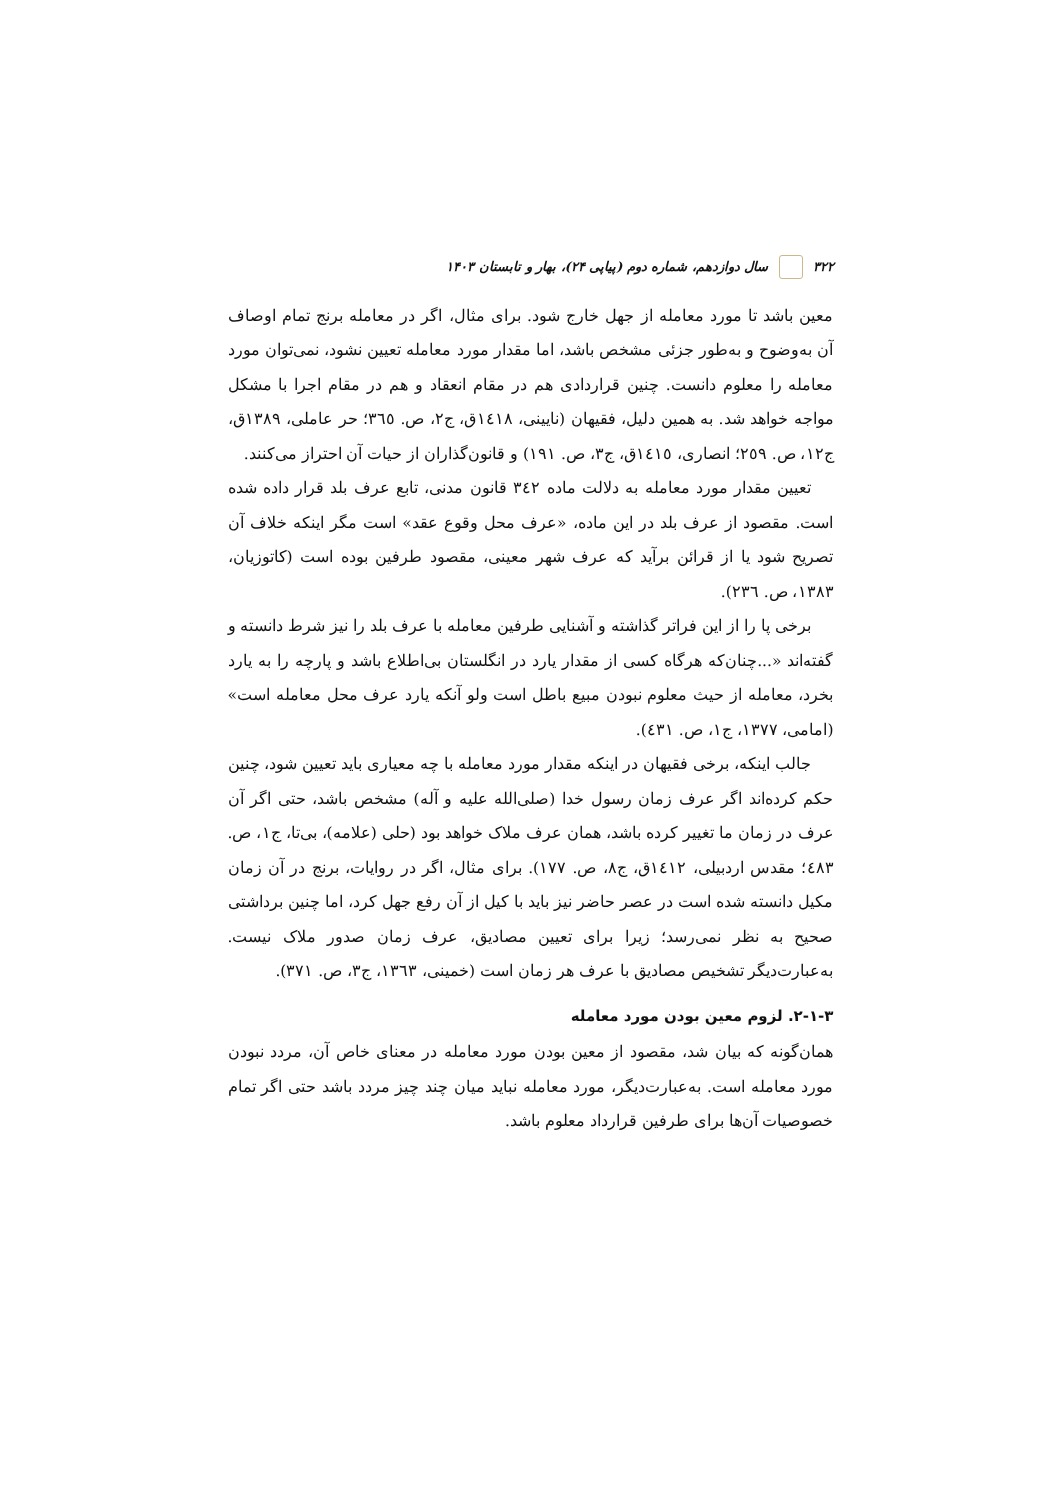۳۲۲ سال دوازدهم، شماره دوم (پیاپی ۲۴)، بهار و تابستان ۱۴۰۳
معین باشد تا مورد معامله از جهل خارج شود. برای مثال، اگر در معامله برنج تمام اوصاف آن به‌وضوح و به‌طور جزئی مشخص باشد، اما مقدار مورد معامله تعیین نشود، نمی‌توان مورد معامله را معلوم دانست. چنین قراردادی هم در مقام انعقاد و هم در مقام اجرا با مشکل مواجه خواهد شد. به همین دلیل، فقیهان (نایینی، ١٤١٨ق، ج٢، ص. ٣٦٥؛ حر عاملی، ١٣٨٩ق، ج١٢، ص. ٢٥٩؛ انصاری، ١٤١٥ق، ج٣، ص. ١٩١) و قانون‌گذاران از حیات آن احتراز می‌کنند.
تعیین مقدار مورد معامله به دلالت ماده ٣٤٢ قانون مدنی، تابع عرف بلد قرار داده شده است. مقصود از عرف بلد در این ماده، «عرف محل وقوع عقد» است مگر اینکه خلاف آن تصریح شود یا از قرائن برآید که عرف شهر معینی، مقصود طرفین بوده است (کاتوزیان، ١٣٨٣، ص. ٢٣٦).
برخی پا را از این فراتر گذاشته و آشنایی طرفین معامله با عرف بلد را نیز شرط دانسته و گفته‌اند «...چنان‌که هرگاه کسی از مقدار یارد در انگلستان بی‌اطلاع باشد و پارچه را به یارد بخرد، معامله از حیث معلوم نبودن مبیع باطل است ولو آنکه یارد عرف محل معامله است» (امامی، ١٣٧٧، ج١، ص. ٤٣١).
جالب اینکه، برخی فقیهان در اینکه مقدار مورد معامله با چه معیاری باید تعیین شود، چنین حکم کرده‌اند اگر عرف زمان رسول خدا (صلی‌الله علیه و آله) مشخص باشد، حتی اگر آن عرف در زمان ما تغییر کرده باشد، همان عرف ملاک خواهد بود (حلی (علامه)، بی‌تا، ج١، ص. ٤٨٣؛ مقدس اردبیلی، ١٤١٢ق، ج٨، ص. ١٧٧). برای مثال، اگر در روایات، برنج در آن زمان مکیل دانسته شده است در عصر حاضر نیز باید با کیل از آن رفع جهل کرد، اما چنین برداشتی صحیح به نظر نمی‌رسد؛ زیرا برای تعیین مصادیق، عرف زمان صدور ملاک نیست. به‌عبارت‌دیگر تشخیص مصادیق با عرف هر زمان است (خمینی، ١٣٦٣، ج٣، ص. ٣٧١).
۲-۱-۳. لزوم معین بودن مورد معامله
همان‌گونه که بیان شد، مقصود از معین بودن مورد معامله در معنای خاص آن، مردد نبودن مورد معامله است. به‌عبارت‌دیگر، مورد معامله نباید میان چند چیز مردد باشد حتی اگر تمام خصوصیات آن‌ها برای طرفین قرارداد معلوم باشد.